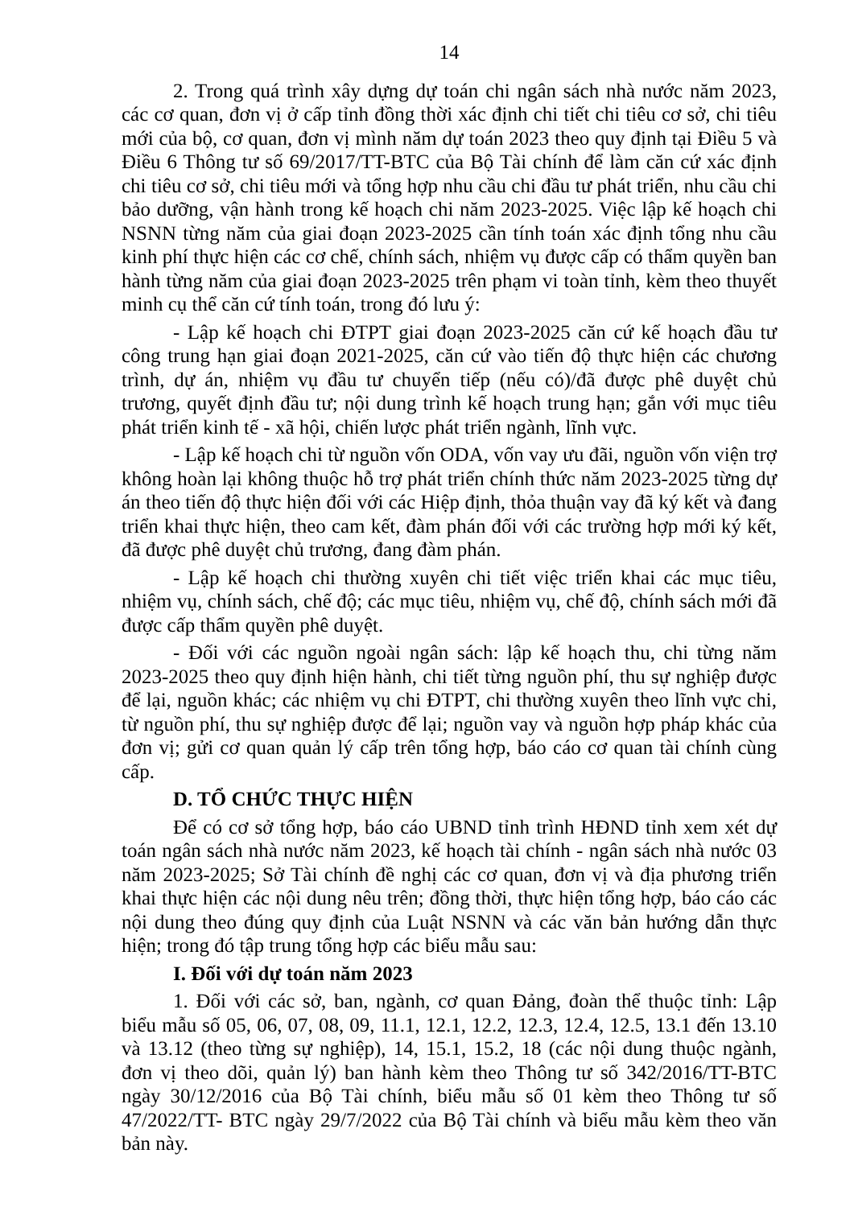14
2. Trong quá trình xây dựng dự toán chi ngân sách nhà nước năm 2023, các cơ quan, đơn vị ở cấp tỉnh đồng thời xác định chi tiết chi tiêu cơ sở, chi tiêu mới của bộ, cơ quan, đơn vị mình năm dự toán 2023 theo quy định tại Điều 5 và Điều 6 Thông tư số 69/2017/TT-BTC của Bộ Tài chính để làm căn cứ xác định chi tiêu cơ sở, chi tiêu mới và tổng hợp nhu cầu chi đầu tư phát triển, nhu cầu chi bảo dưỡng, vận hành trong kế hoạch chi năm 2023-2025. Việc lập kế hoạch chi NSNN từng năm của giai đoạn 2023-2025 cần tính toán xác định tổng nhu cầu kinh phí thực hiện các cơ chế, chính sách, nhiệm vụ được cấp có thẩm quyền ban hành từng năm của giai đoạn 2023-2025 trên phạm vi toàn tỉnh, kèm theo thuyết minh cụ thể căn cứ tính toán, trong đó lưu ý:
- Lập kế hoạch chi ĐTPT giai đoạn 2023-2025 căn cứ kế hoạch đầu tư công trung hạn giai đoạn 2021-2025, căn cứ vào tiến độ thực hiện các chương trình, dự án, nhiệm vụ đầu tư chuyển tiếp (nếu có)/đã được phê duyệt chủ trương, quyết định đầu tư; nội dung trình kế hoạch trung hạn; gắn với mục tiêu phát triển kinh tế - xã hội, chiến lược phát triển ngành, lĩnh vực.
- Lập kế hoạch chi từ nguồn vốn ODA, vốn vay ưu đãi, nguồn vốn viện trợ không hoàn lại không thuộc hỗ trợ phát triển chính thức năm 2023-2025 từng dự án theo tiến độ thực hiện đối với các Hiệp định, thỏa thuận vay đã ký kết và đang triển khai thực hiện, theo cam kết, đàm phán đối với các trường hợp mới ký kết, đã được phê duyệt chủ trương, đang đàm phán.
- Lập kế hoạch chi thường xuyên chi tiết việc triển khai các mục tiêu, nhiệm vụ, chính sách, chế độ; các mục tiêu, nhiệm vụ, chế độ, chính sách mới đã được cấp thẩm quyền phê duyệt.
- Đối với các nguồn ngoài ngân sách: lập kế hoạch thu, chi từng năm 2023-2025 theo quy định hiện hành, chi tiết từng nguồn phí, thu sự nghiệp được để lại, nguồn khác; các nhiệm vụ chi ĐTPT, chi thường xuyên theo lĩnh vực chi, từ nguồn phí, thu sự nghiệp được để lại; nguồn vay và nguồn hợp pháp khác của đơn vị; gửi cơ quan quản lý cấp trên tổng hợp, báo cáo cơ quan tài chính cùng cấp.
D. TỔ CHỨC THỰC HIỆN
Để có cơ sở tổng hợp, báo cáo UBND tỉnh trình HĐND tỉnh xem xét dự toán ngân sách nhà nước năm 2023, kế hoạch tài chính - ngân sách nhà nước 03 năm 2023-2025; Sở Tài chính đề nghị các cơ quan, đơn vị và địa phương triển khai thực hiện các nội dung nêu trên; đồng thời, thực hiện tổng hợp, báo cáo các nội dung theo đúng quy định của Luật NSNN và các văn bản hướng dẫn thực hiện; trong đó tập trung tổng hợp các biểu mẫu sau:
I. Đối với dự toán năm 2023
1. Đối với các sở, ban, ngành, cơ quan Đảng, đoàn thể thuộc tỉnh: Lập biểu mẫu số 05, 06, 07, 08, 09, 11.1, 12.1, 12.2, 12.3, 12.4, 12.5, 13.1 đến 13.10 và 13.12 (theo từng sự nghiệp), 14, 15.1, 15.2, 18 (các nội dung thuộc ngành, đơn vị theo dõi, quản lý) ban hành kèm theo Thông tư số 342/2016/TT-BTC ngày 30/12/2016 của Bộ Tài chính, biểu mẫu số 01 kèm theo Thông tư số 47/2022/TT- BTC ngày 29/7/2022 của Bộ Tài chính và biểu mẫu kèm theo văn bản này.